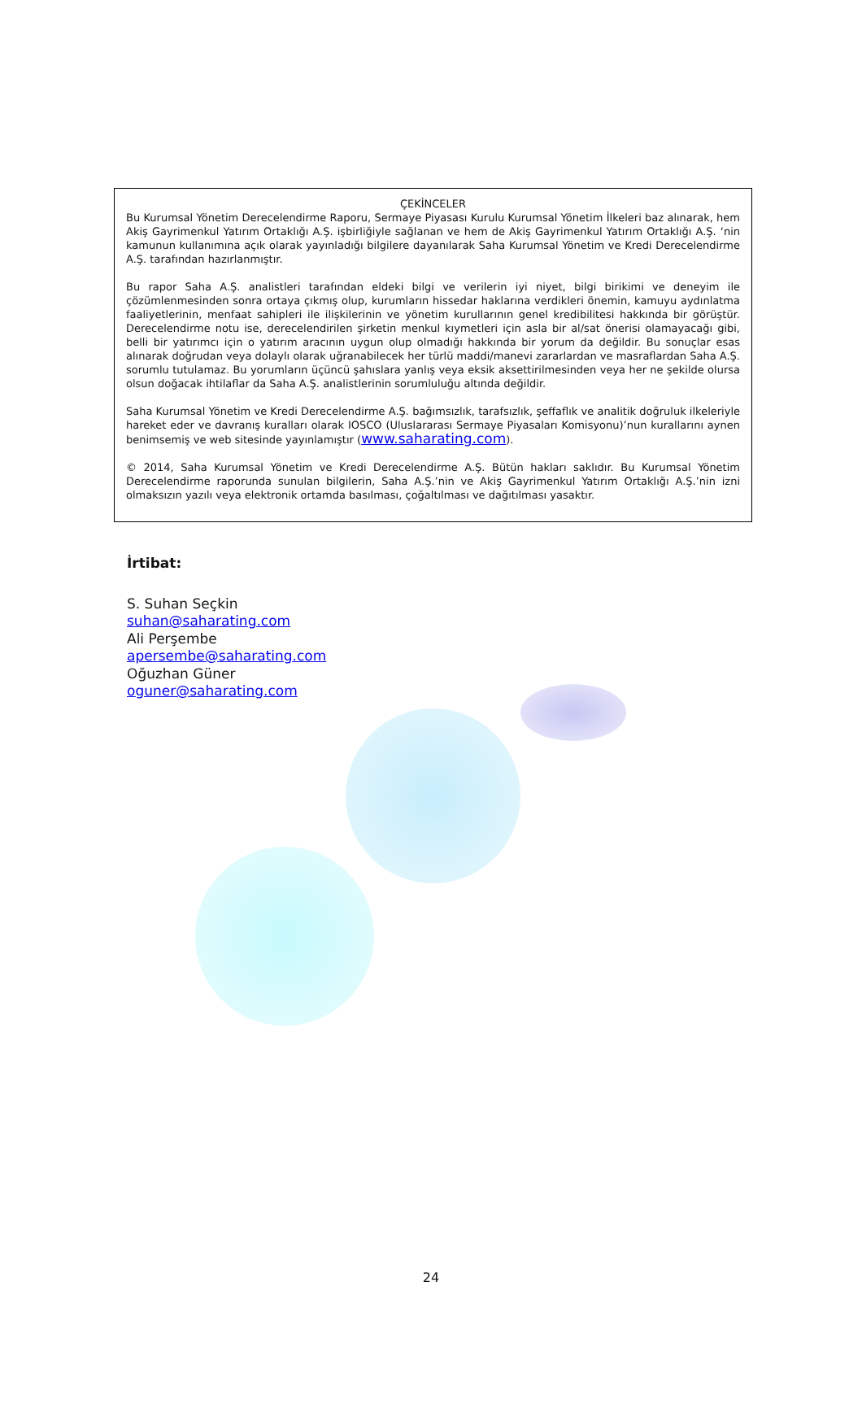ÇEKİNCELER
Bu Kurumsal Yönetim Derecelendirme Raporu, Sermaye Piyasası Kurulu Kurumsal Yönetim İlkeleri baz alınarak, hem Akiş Gayrimenkul Yatırım Ortaklığı A.Ş. işbirliğiyle sağlanan ve hem de Akiş Gayrimenkul Yatırım Ortaklığı A.Ş. ‘nin kamunun kullanımına açık olarak yayınladığı bilgilere dayanılarak Saha Kurumsal Yönetim ve Kredi Derecelendirme A.Ş. tarafından hazırlanmıştır.
Bu rapor Saha A.Ş. analistleri tarafından eldeki bilgi ve verilerin iyi niyet, bilgi birikimi ve deneyim ile çözümlenmesinden sonra ortaya çıkmış olup, kurumların hissedar haklarına verdikleri önemin, kamuyu aydınlatma faaliyetlerinin, menfaat sahipleri ile ilişkilerinin ve yönetim kurullarının genel kredibilitesi hakkında bir görüştür. Derecelendirme notu ise, derecelendirilen şirketin menkul kıymetleri için asla bir al/sat önerisi olamayacağı gibi, belli bir yatırımcı için o yatırım aracının uygun olup olmadığı hakkında bir yorum da değildir. Bu sonuçlar esas alınarak doğrudan veya dolaylı olarak uğranabilecek her türlü maddi/manevi zararlardan ve masraflardan Saha A.Ş. sorumlu tutulamaz. Bu yorumların üçüncü şahıslara yanlış veya eksik aksettirilmesinden veya her ne şekilde olursa olsun doğacak ihtilaflar da Saha A.Ş. analistlerinin sorumluluğu altında değildir.
Saha Kurumsal Yönetim ve Kredi Derecelendirme A.Ş. bağımsızlık, tarafsızlık, şeffaflık ve analitik doğruluk ilkeleriyle hareket eder ve davranış kuralları olarak IOSCO (Uluslararası Sermaye Piyasaları Komisyonu)’nun kurallarını aynen benimsemiş ve web sitesinde yayınlamıştır (www.saharating.com).
© 2014, Saha Kurumsal Yönetim ve Kredi Derecelendirme A.Ş. Bütün hakları saklıdır. Bu Kurumsal Yönetim Derecelendirme raporunda sunulan bilgilerin, Saha A.Ş.’nin ve Akiş Gayrimenkul Yatırım Ortaklığı A.Ş.’nin izni olmaksızın yazılı veya elektronik ortamda basılması, çoğaltılması ve dağıtılması yasaktır.
İrtibat:
S. Suhan Seçkin
suhan@saharating.com
Ali Perşembe
apersembe@saharating.com
Oğuzhan Güner
oguner@saharating.com
24